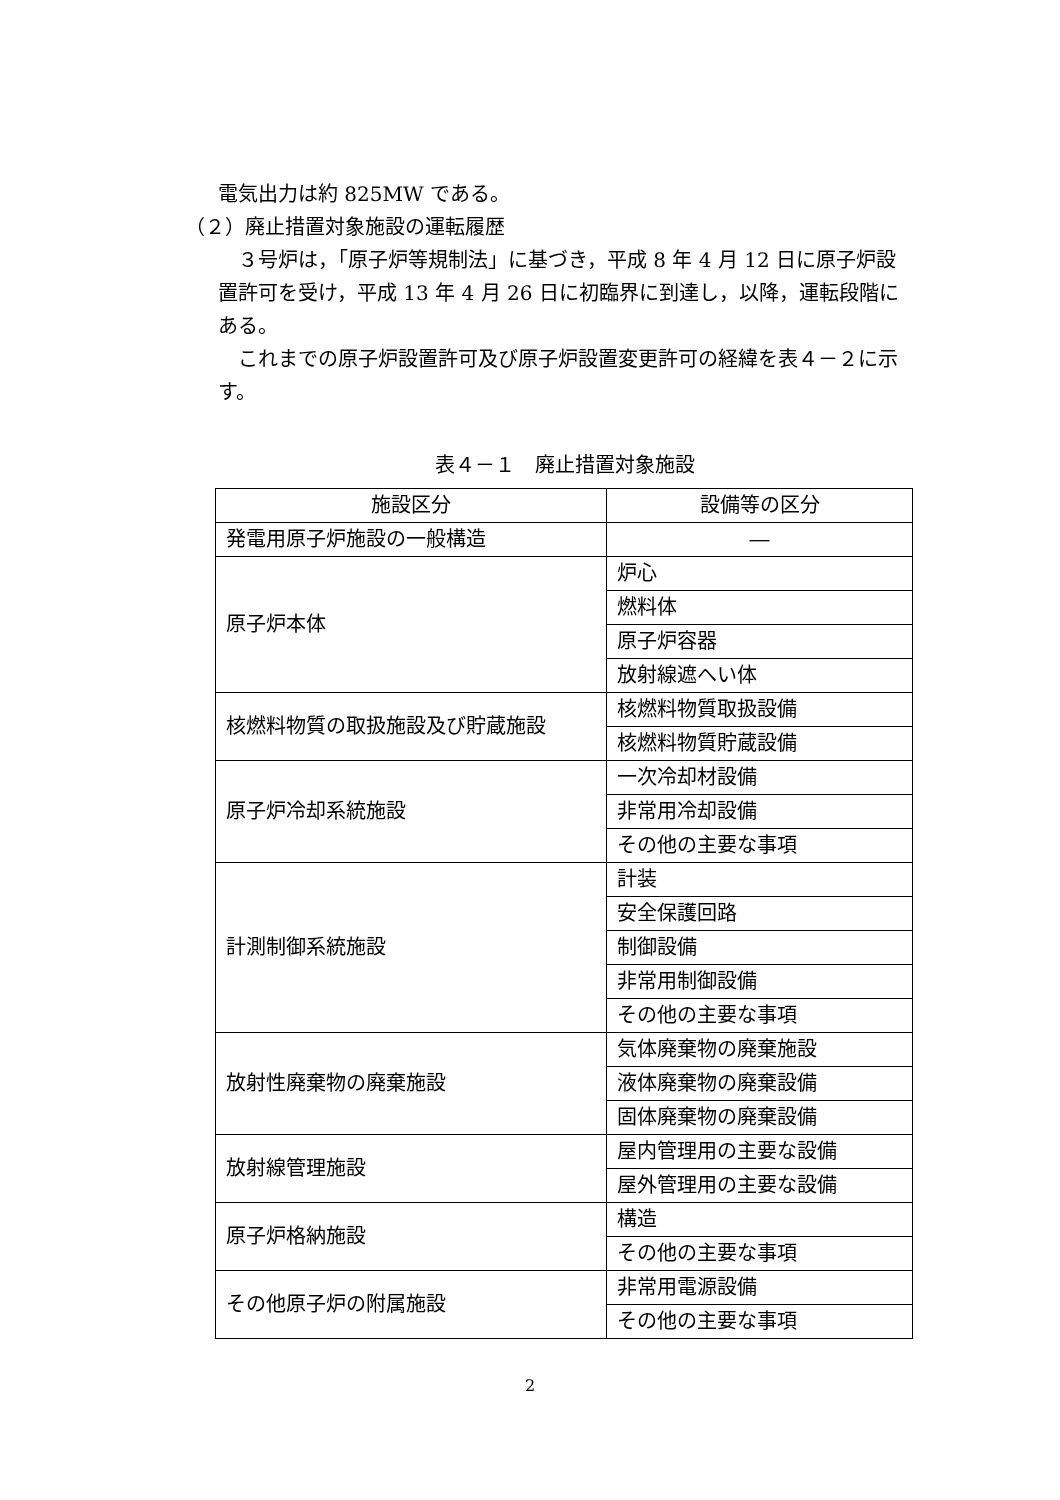電気出力は約 825MW である。
（２）廃止措置対象施設の運転履歴
　３号炉は，「原子炉等規制法」に基づき，平成 8 年 4 月 12 日に原子炉設置許可を受け，平成 13 年 4 月 26 日に初臨界に到達し，以降，運転段階にある。
　これまでの原子炉設置許可及び原子炉設置変更許可の経緯を表４－２に示す。
表４－１　廃止措置対象施設
| 施設区分 | 設備等の区分 |
| 発電用原子炉施設の一般構造 | ― |
| 原子炉本体 | 炉心 |
| | 燃料体 |
| | 原子炉容器 |
| | 放射線遮へい体 |
| 核燃料物質の取扱施設及び貯蔵施設 | 核燃料物質取扱設備 |
| | 核燃料物質貯蔵設備 |
| 原子炉冷却系統施設 | 一次冷却材設備 |
| | 非常用冷却設備 |
| | その他の主要な事項 |
| 計測制御系統施設 | 計装 |
| | 安全保護回路 |
| | 制御設備 |
| | 非常用制御設備 |
| | その他の主要な事項 |
| 放射性廃棄物の廃棄施設 | 気体廃棄物の廃棄施設 |
| | 液体廃棄物の廃棄設備 |
| | 固体廃棄物の廃棄設備 |
| 放射線管理施設 | 屋内管理用の主要な設備 |
| | 屋外管理用の主要な設備 |
| 原子炉格納施設 | 構造 |
| | その他の主要な事項 |
| その他原子炉の附属施設 | 非常用電源設備 |
| | その他の主要な事項 |
2